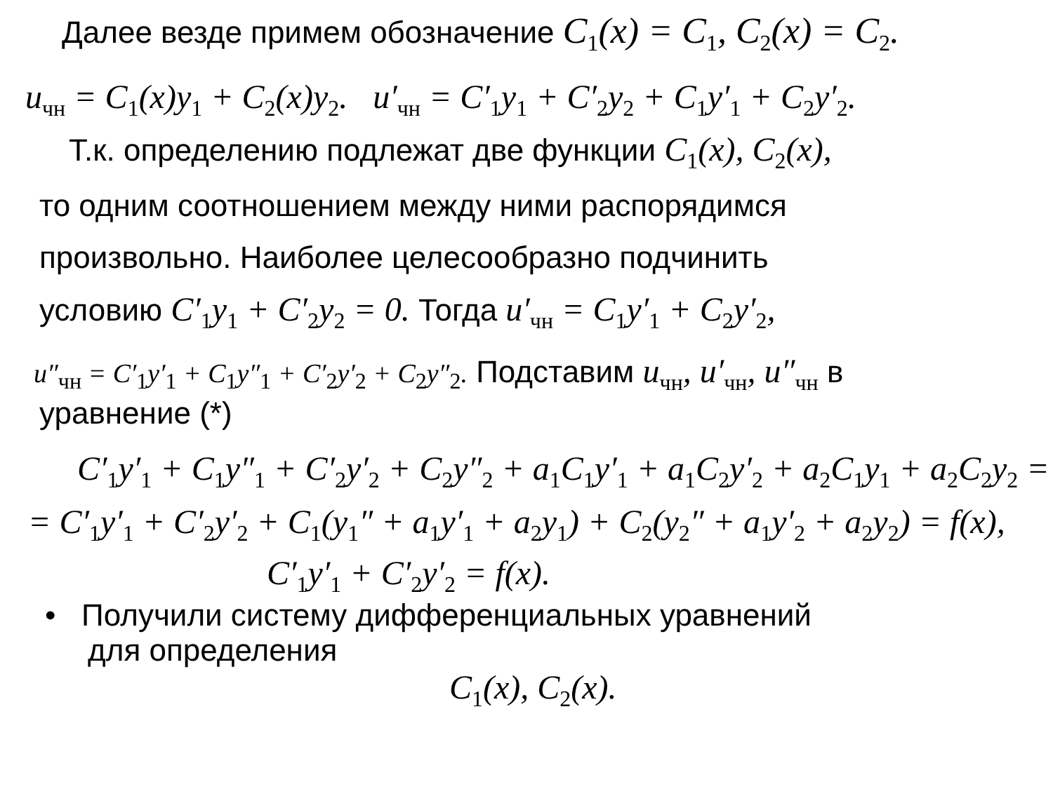Далее везде примем обозначение C<sub>1</sub>(x) = C<sub>1</sub>, C<sub>2</sub>(x) = C<sub>2</sub>.
u<sub>чн</sub> = C<sub>1</sub>(x)y<sub>1</sub> + C<sub>2</sub>(x)y<sub>2</sub>. u′<sub>чн</sub> = C′<sub>1</sub>y<sub>1</sub> + C′<sub>2</sub>y<sub>2</sub> + C<sub>1</sub>y′<sub>1</sub> + C<sub>2</sub>y′<sub>2</sub>.
Т.к. определению подлежат две функции C<sub>1</sub>(x), C<sub>2</sub>(x),
то одним соотношением между ними распорядимся
произвольно. Наиболее целесообразно подчинить
условию C′<sub>1</sub>y<sub>1</sub> + C′<sub>2</sub>y<sub>2</sub> = 0. Тогда u′<sub>чн</sub> = C<sub>1</sub>y′<sub>1</sub> + C<sub>2</sub>y′<sub>2</sub>,
u″<sub>чн</sub> = C′<sub>1</sub>y′<sub>1</sub> + C<sub>1</sub>y″<sub>1</sub> + C′<sub>2</sub>y′<sub>2</sub> + C<sub>2</sub>y″<sub>2</sub>. Подставим u<sub>чн</sub>, u′<sub>чн</sub>, u″<sub>чн</sub> в
уравнение (*)
C′<sub>1</sub>y′<sub>1</sub> + C<sub>1</sub>y″<sub>1</sub> + C′<sub>2</sub>y′<sub>2</sub> + C<sub>2</sub>y″<sub>2</sub> + a<sub>1</sub>C<sub>1</sub>y′<sub>1</sub> + a<sub>1</sub>C<sub>2</sub>y′<sub>2</sub> + a<sub>2</sub>C<sub>1</sub>y<sub>1</sub> + a<sub>2</sub>C<sub>2</sub>y<sub>2</sub> =
= C′<sub>1</sub>y′<sub>1</sub> + C′<sub>2</sub>y′<sub>2</sub> + C<sub>1</sub>(y<sub>1</sub>″ + a<sub>1</sub>y′<sub>1</sub> + a<sub>2</sub>y<sub>1</sub>) + C<sub>2</sub>(y<sub>2</sub>″ + a<sub>1</sub>y′<sub>2</sub> + a<sub>2</sub>y<sub>2</sub>) = f(x),
C′<sub>1</sub>y′<sub>1</sub> + C′<sub>2</sub>y′<sub>2</sub> = f(x).
• Получили систему дифференциальных уравнений
для определения
C<sub>1</sub>(x), C<sub>2</sub>(x).